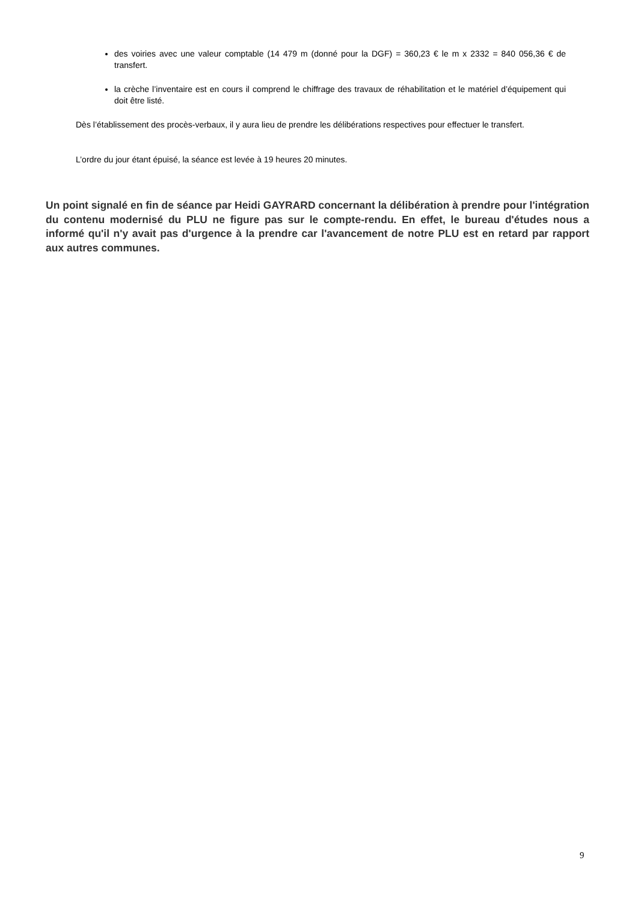des voiries avec une valeur comptable (14 479 m (donné pour la DGF) = 360,23 € le m x 2332 = 840 056,36 € de transfert.
la crèche l’inventaire est en cours il comprend le chiffrage des travaux de réhabilitation et le matériel d’équipement qui doit être listé.
Dès l’établissement des procès-verbaux, il y aura lieu de prendre les délibérations respectives pour effectuer le transfert.
L’ordre du jour étant épuisé, la séance est levée à 19 heures 20 minutes.
Un point signalé en fin de séance par Heidi GAYRARD concernant la délibération à prendre pour l'intégration du contenu modernisé du PLU ne figure pas sur le compte-rendu. En effet, le bureau d'études nous a informé qu'il n'y avait pas d'urgence à la prendre car l'avancement de notre PLU est en retard par rapport aux autres communes.
9